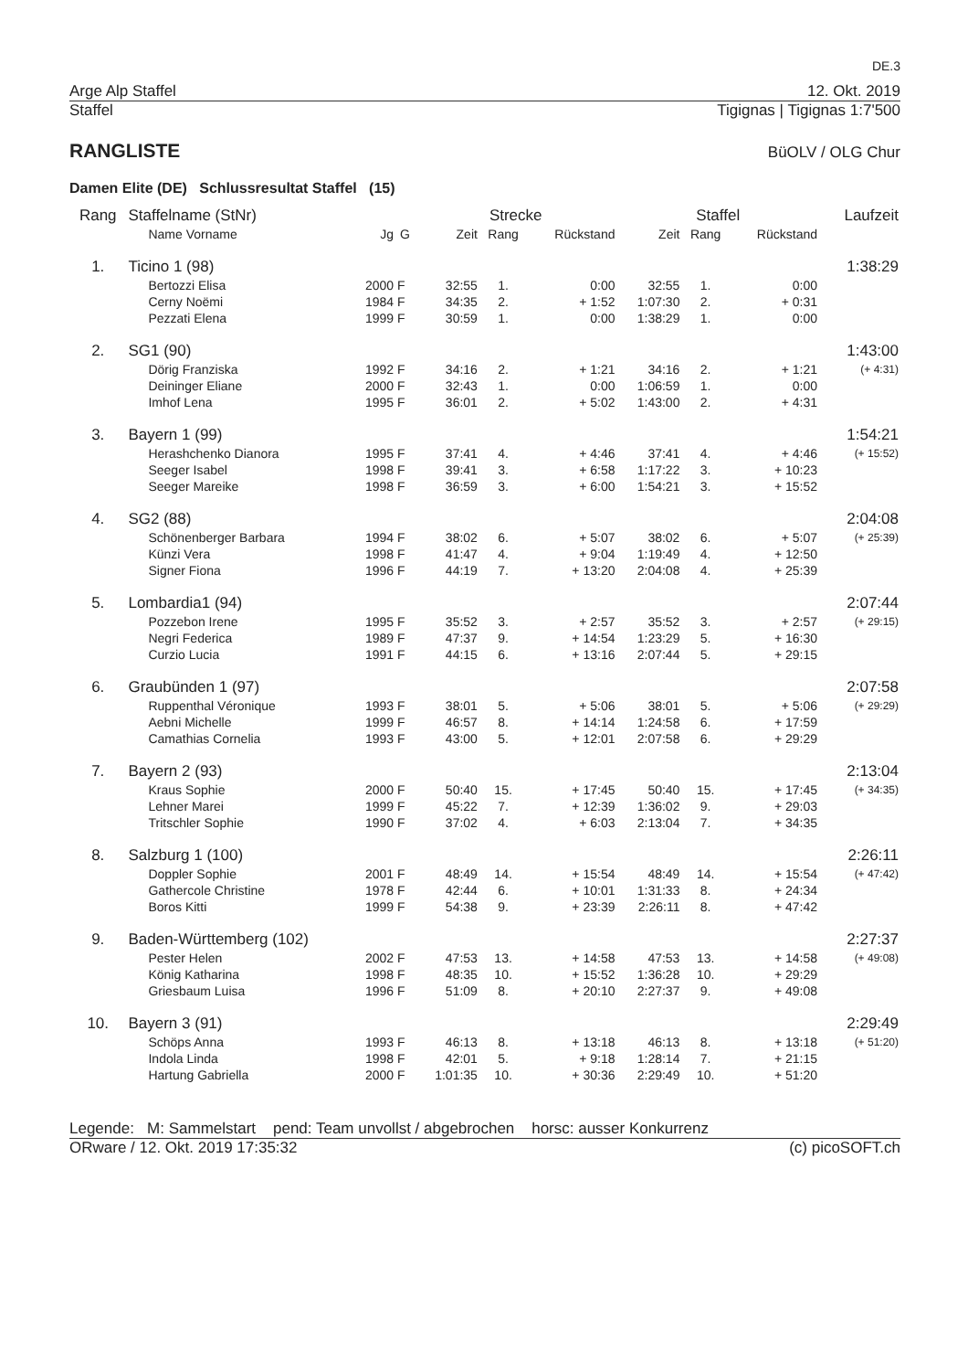DE.3
Arge Alp Staffel 12. Okt. 2019
Staffel Tigignas | Tigignas 1:7'500
RANGLISTE
BüOLV / OLG Chur
Damen Elite (DE) Schlussresultat Staffel (15)
| Rang | Staffelname (StNr) | | | Strecke | | | Staffel | | | Laufzeit |
| --- | --- | --- | --- | --- | --- | --- | --- | --- | --- | --- |
| | Name Vorname | Jg | G | Zeit | Rang | Rückstand | Zeit | Rang | Rückstand | |
| 1. | Ticino 1 (98) | | | | | | | | | 1:38:29 |
| | Bertozzi Elisa | 2000 | F | 32:55 | 1. | 0:00 | 32:55 | 1. | 0:00 | |
| | Cerny Noëmi | 1984 | F | 34:35 | 2. | + 1:52 | 1:07:30 | 2. | + 0:31 | |
| | Pezzati Elena | 1999 | F | 30:59 | 1. | 0:00 | 1:38:29 | 1. | 0:00 | |
| 2. | SG1 (90) | | | | | | | | | 1:43:00 |
| | Dörig Franziska | 1992 | F | 34:16 | 2. | + 1:21 | 34:16 | 2. | + 1:21 | (+ 4:31) |
| | Deininger Eliane | 2000 | F | 32:43 | 1. | 0:00 | 1:06:59 | 1. | 0:00 | |
| | Imhof Lena | 1995 | F | 36:01 | 2. | + 5:02 | 1:43:00 | 2. | + 4:31 | |
| 3. | Bayern 1 (99) | | | | | | | | | 1:54:21 |
| | Herashchenko Dianora | 1995 | F | 37:41 | 4. | + 4:46 | 37:41 | 4. | + 4:46 | (+ 15:52) |
| | Seeger Isabel | 1998 | F | 39:41 | 3. | + 6:58 | 1:17:22 | 3. | + 10:23 | |
| | Seeger Mareike | 1998 | F | 36:59 | 3. | + 6:00 | 1:54:21 | 3. | + 15:52 | |
| 4. | SG2 (88) | | | | | | | | | 2:04:08 |
| | Schönenberger Barbara | 1994 | F | 38:02 | 6. | + 5:07 | 38:02 | 6. | + 5:07 | (+ 25:39) |
| | Künzi Vera | 1998 | F | 41:47 | 4. | + 9:04 | 1:19:49 | 4. | + 12:50 | |
| | Signer Fiona | 1996 | F | 44:19 | 7. | + 13:20 | 2:04:08 | 4. | + 25:39 | |
| 5. | Lombardia1 (94) | | | | | | | | | 2:07:44 |
| | Pozzebon Irene | 1995 | F | 35:52 | 3. | + 2:57 | 35:52 | 3. | + 2:57 | (+ 29:15) |
| | Negri Federica | 1989 | F | 47:37 | 9. | + 14:54 | 1:23:29 | 5. | + 16:30 | |
| | Curzio Lucia | 1991 | F | 44:15 | 6. | + 13:16 | 2:07:44 | 5. | + 29:15 | |
| 6. | Graubünden 1 (97) | | | | | | | | | 2:07:58 |
| | Ruppenthal Véronique | 1993 | F | 38:01 | 5. | + 5:06 | 38:01 | 5. | + 5:06 | (+ 29:29) |
| | Aebni Michelle | 1999 | F | 46:57 | 8. | + 14:14 | 1:24:58 | 6. | + 17:59 | |
| | Camathias Cornelia | 1993 | F | 43:00 | 5. | + 12:01 | 2:07:58 | 6. | + 29:29 | |
| 7. | Bayern 2 (93) | | | | | | | | | 2:13:04 |
| | Kraus Sophie | 2000 | F | 50:40 | 15. | + 17:45 | 50:40 | 15. | + 17:45 | (+ 34:35) |
| | Lehner Marei | 1999 | F | 45:22 | 7. | + 12:39 | 1:36:02 | 9. | + 29:03 | |
| | Tritschler Sophie | 1990 | F | 37:02 | 4. | + 6:03 | 2:13:04 | 7. | + 34:35 | |
| 8. | Salzburg 1 (100) | | | | | | | | | 2:26:11 |
| | Doppler Sophie | 2001 | F | 48:49 | 14. | + 15:54 | 48:49 | 14. | + 15:54 | (+ 47:42) |
| | Gathercole Christine | 1978 | F | 42:44 | 6. | + 10:01 | 1:31:33 | 8. | + 24:34 | |
| | Boros Kitti | 1999 | F | 54:38 | 9. | + 23:39 | 2:26:11 | 8. | + 47:42 | |
| 9. | Baden-Württemberg (102) | | | | | | | | | 2:27:37 |
| | Pester Helen | 2002 | F | 47:53 | 13. | + 14:58 | 47:53 | 13. | + 14:58 | (+ 49:08) |
| | König Katharina | 1998 | F | 48:35 | 10. | + 15:52 | 1:36:28 | 10. | + 29:29 | |
| | Griesbaum Luisa | 1996 | F | 51:09 | 8. | + 20:10 | 2:27:37 | 9. | + 49:08 | |
| 10. | Bayern 3 (91) | | | | | | | | | 2:29:49 |
| | Schöps Anna | 1993 | F | 46:13 | 8. | + 13:18 | 46:13 | 8. | + 13:18 | (+ 51:20) |
| | Indola Linda | 1998 | F | 42:01 | 5. | + 9:18 | 1:28:14 | 7. | + 21:15 | |
| | Hartung Gabriella | 2000 | F | 1:01:35 | 10. | + 30:36 | 2:29:49 | 10. | + 51:20 | |
Legende: M: Sammelstart pend: Team unvollst / abgebrochen horsc: ausser Konkurrenz
ORware / 12. Okt. 2019 17:35:32 (c) picoSOFT.ch